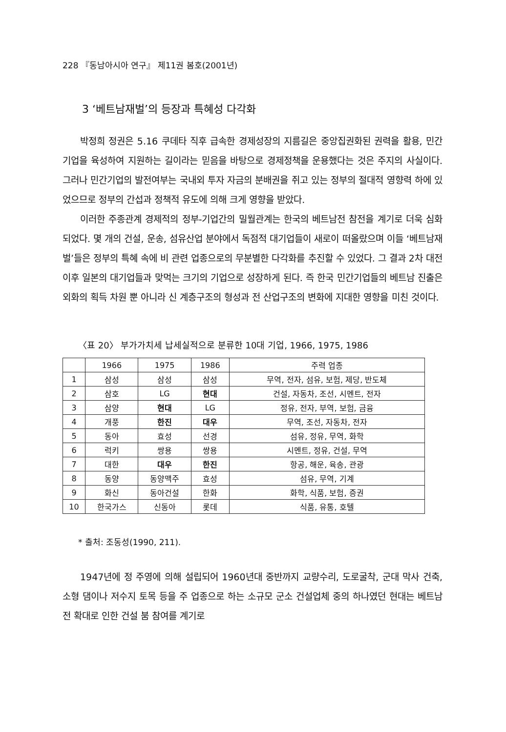228 『동남아시아 연구』 제11권 봄호(2001년)
3 ‘베트남재벌’의 등장과 특혜성 다각화
박정희 정권은 5.16 쿠데타 직후 급속한 경제성장의 지름길은 중앙집권화된 권력을 활용, 민간기업을 육성하여 지원하는 길이라는 믿음을 바탕으로 경제정책을 운용했다는 것은 주지의 사실이다. 그러나 민간기업의 발전여부는 국내외 투자 자금의 분배권을 쥐고 있는 정부의 절대적 영향력 하에 있었으므로 정부의 간섭과 정책적 유도에 의해 크게 영향을 받았다.
이러한 주종관계 경제적의 정부-기업간의 밀월관계는 한국의 베트남전 참전을 계기로 더욱 심화되었다. 몇 개의 건설, 운송, 섬유산업 분야에서 독점적 대기업들이 새로이 떠올랐으며 이들 ‘베트남재벌’들은 정부의 특혜 속에 비 관련 업종으로의 무분별한 다각화를 추진할 수 있었다. 그 결과 2차 대전 이후 일본의 대기업들과 맞먹는 크기의 기업으로 성장하게 된다. 즉 한국 민간기업들의 베트남 진출은 외화의 획득 차원 뿐 아니라 신 계층구조의 형성과 전 산업구조의 변화에 지대한 영향을 미친 것이다.
〈표 20〉 부가가치세 납세실적으로 분류한 10대 기업, 1966, 1975, 1986
| | 1966 | 1975 | 1986 | 주력 업종 |
| --- | --- | --- | --- | --- |
| 1 | 삼성 | 삼성 | 삼성 | 무역, 전자, 섬유, 보험, 제당, 반도체 |
| 2 | 삼호 | LG | 현대 | 건설, 자동차, 조선, 시멘트, 전자 |
| 3 | 삼양 | 현대 | LG | 정유, 전자, 부역, 보험, 금융 |
| 4 | 개풍 | 한진 | 대우 | 무역, 조선, 자동차, 전자 |
| 5 | 동아 | 효성 | 선경 | 섬유, 정유, 무역, 화학 |
| 6 | 럭키 | 쌍용 | 쌍용 | 시멘트, 정유, 건설, 무역 |
| 7 | 대한 | 대우 | 한진 | 항공, 해운, 육송, 관광 |
| 8 | 동양 | 동양맥주 | 효성 | 섬유, 무역, 기계 |
| 9 | 화신 | 동아건설 | 한화 | 화학, 식품, 보험, 증권 |
| 10 | 한국가스 | 신동아 | 롯데 | 식품, 유통, 호텔 |
* 출처: 조동성(1990, 211).
1947년에 정 주영에 의해 설립되어 1960년대 중반까지 교량수리, 도로굴착, 군대 막사 건축, 소형 댐이나 저수지 토목 등을 주 업종으로 하는 소규모 군소 건설업체 중의 하나였던 현대는 베트남전 확대로 인한 건설 붐 참여를 계기로